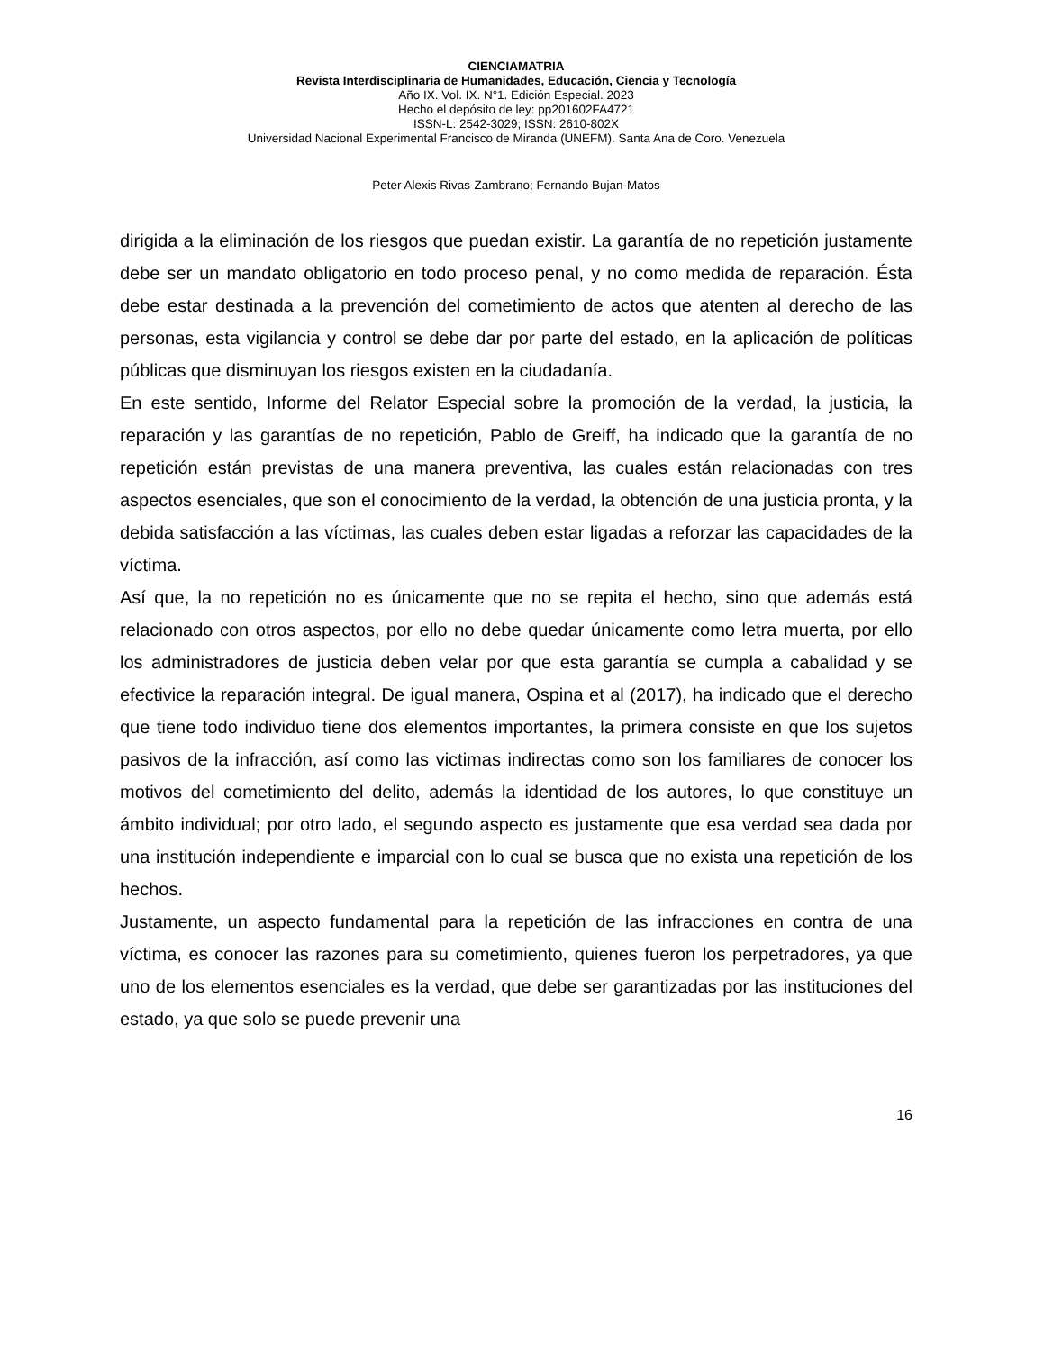CIENCIAMATRIA
Revista Interdisciplinaria de Humanidades, Educación, Ciencia y Tecnología
Año IX. Vol. IX. N°1. Edición Especial. 2023
Hecho el depósito de ley: pp201602FA4721
ISSN-L: 2542-3029; ISSN: 2610-802X
Universidad Nacional Experimental Francisco de Miranda (UNEFM). Santa Ana de Coro. Venezuela
Peter Alexis Rivas-Zambrano; Fernando Bujan-Matos
dirigida a la eliminación de los riesgos que puedan existir. La garantía de no repetición justamente debe ser un mandato obligatorio en todo proceso penal, y no como medida de reparación. Ésta debe estar destinada a la prevención del cometimiento de actos que atenten al derecho de las personas, esta vigilancia y control se debe dar por parte del estado, en la aplicación de políticas públicas que disminuyan los riesgos existen en la ciudadanía.
En este sentido, Informe del Relator Especial sobre la promoción de la verdad, la justicia, la reparación y las garantías de no repetición, Pablo de Greiff, ha indicado que la garantía de no repetición están previstas de una manera preventiva, las cuales están relacionadas con tres aspectos esenciales, que son el conocimiento de la verdad, la obtención de una justicia pronta, y la debida satisfacción a las víctimas, las cuales deben estar ligadas a reforzar las capacidades de la víctima.
Así que, la no repetición no es únicamente que no se repita el hecho, sino que además está relacionado con otros aspectos, por ello no debe quedar únicamente como letra muerta, por ello los administradores de justicia deben velar por que esta garantía se cumpla a cabalidad y se efectivice la reparación integral. De igual manera, Ospina et al (2017), ha indicado que el derecho que tiene todo individuo tiene dos elementos importantes, la primera consiste en que los sujetos pasivos de la infracción, así como las victimas indirectas como son los familiares de conocer los motivos del cometimiento del delito, además la identidad de los autores, lo que constituye un ámbito individual; por otro lado, el segundo aspecto es justamente que esa verdad sea dada por una institución independiente e imparcial con lo cual se busca que no exista una repetición de los hechos.
Justamente, un aspecto fundamental para la repetición de las infracciones en contra de una víctima, es conocer las razones para su cometimiento, quienes fueron los perpetradores, ya que uno de los elementos esenciales es la verdad, que debe ser garantizadas por las instituciones del estado, ya que solo se puede prevenir una
16